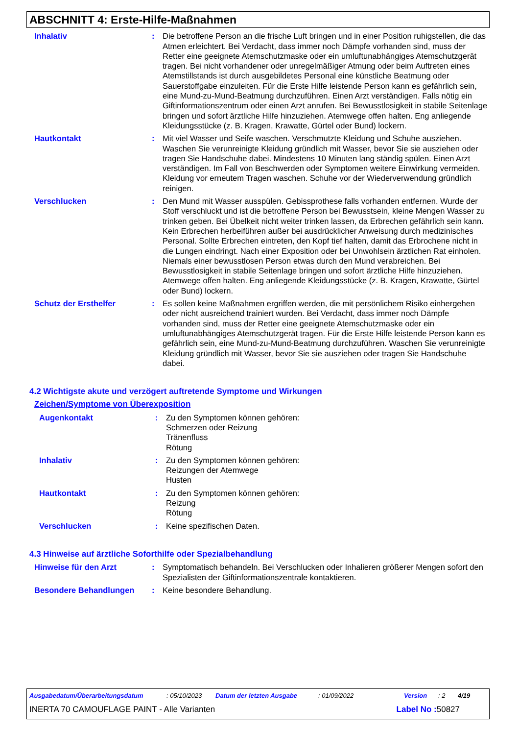ABSCHNITT 4: Erste-Hilfe-Maßnahmen
Inhalativ : Die betroffene Person an die frische Luft bringen und in einer Position ruhigstellen, die das Atmen erleichtert. Bei Verdacht, dass immer noch Dämpfe vorhanden sind, muss der Retter eine geeignete Atemschutzmaske oder ein umluftunabhängiges Atemschutzgerät tragen. Bei nicht vorhandener oder unregelmäßiger Atmung oder beim Auftreten eines Atemstillstands ist durch ausgebildetes Personal eine künstliche Beatmung oder Sauerstoffgabe einzuleiten. Für die Erste Hilfe leistende Person kann es gefährlich sein, eine Mund-zu-Mund-Beatmung durchzuführen. Einen Arzt verständigen. Falls nötig ein Giftinformationszentrum oder einen Arzt anrufen. Bei Bewusstlosigkeit in stabile Seitenlage bringen und sofort ärztliche Hilfe hinzuziehen. Atemwege offen halten. Eng anliegende Kleidungsstücke (z. B. Kragen, Krawatte, Gürtel oder Bund) lockern.
Hautkontakt : Mit viel Wasser und Seife waschen. Verschmutzte Kleidung und Schuhe ausziehen. Waschen Sie verunreinigte Kleidung gründlich mit Wasser, bevor Sie sie ausziehen oder tragen Sie Handschuhe dabei. Mindestens 10 Minuten lang ständig spülen. Einen Arzt verständigen. Im Fall von Beschwerden oder Symptomen weitere Einwirkung vermeiden. Kleidung vor erneutem Tragen waschen. Schuhe vor der Wiederverwendung gründlich reinigen.
Verschlucken : Den Mund mit Wasser ausspülen. Gebissprothese falls vorhanden entfernen. Wurde der Stoff verschluckt und ist die betroffene Person bei Bewusstsein, kleine Mengen Wasser zu trinken geben. Bei Übelkeit nicht weiter trinken lassen, da Erbrechen gefährlich sein kann. Kein Erbrechen herbeiführen außer bei ausdrücklicher Anweisung durch medizinisches Personal. Sollte Erbrechen eintreten, den Kopf tief halten, damit das Erbrochene nicht in die Lungen eindringt. Nach einer Exposition oder bei Unwohlsein ärztlichen Rat einholen. Niemals einer bewusstlosen Person etwas durch den Mund verabreichen. Bei Bewusstlosigkeit in stabile Seitenlage bringen und sofort ärztliche Hilfe hinzuziehen. Atemwege offen halten. Eng anliegende Kleidungsstücke (z. B. Kragen, Krawatte, Gürtel oder Bund) lockern.
Schutz der Ersthelfer : Es sollen keine Maßnahmen ergriffen werden, die mit persönlichem Risiko einhergehen oder nicht ausreichend trainiert wurden. Bei Verdacht, dass immer noch Dämpfe vorhanden sind, muss der Retter eine geeignete Atemschutzmaske oder ein umluftunabhängiges Atemschutzgerät tragen. Für die Erste Hilfe leistende Person kann es gefährlich sein, eine Mund-zu-Mund-Beatmung durchzuführen. Waschen Sie verunreinigte Kleidung gründlich mit Wasser, bevor Sie sie ausziehen oder tragen Sie Handschuhe dabei.
4.2 Wichtigste akute und verzögert auftretende Symptome und Wirkungen
Zeichen/Symptome von Überexposition
Augenkontakt : Zu den Symptomen können gehören:
Schmerzen oder Reizung
Tränenfluss
Rötung
Inhalativ : Zu den Symptomen können gehören:
Reizungen der Atemwege
Husten
Hautkontakt : Zu den Symptomen können gehören:
Reizung
Rötung
Verschlucken : Keine spezifischen Daten.
4.3 Hinweise auf ärztliche Soforthilfe oder Spezialbehandlung
Hinweise für den Arzt : Symptomatisch behandeln. Bei Verschlucken oder Inhalieren größerer Mengen sofort den Spezialisten der Giftinformationszentrale kontaktieren.
Besondere Behandlungen : Keine besondere Behandlung.
Ausgabedatum/Überarbeitungsdatum: 05/10/2023 Datum der letzten Ausgabe: 01/09/2022 Version: 2 4/19
INERTA 70 CAMOUFLAGE PAINT - Alle Varianten Label No : 50827